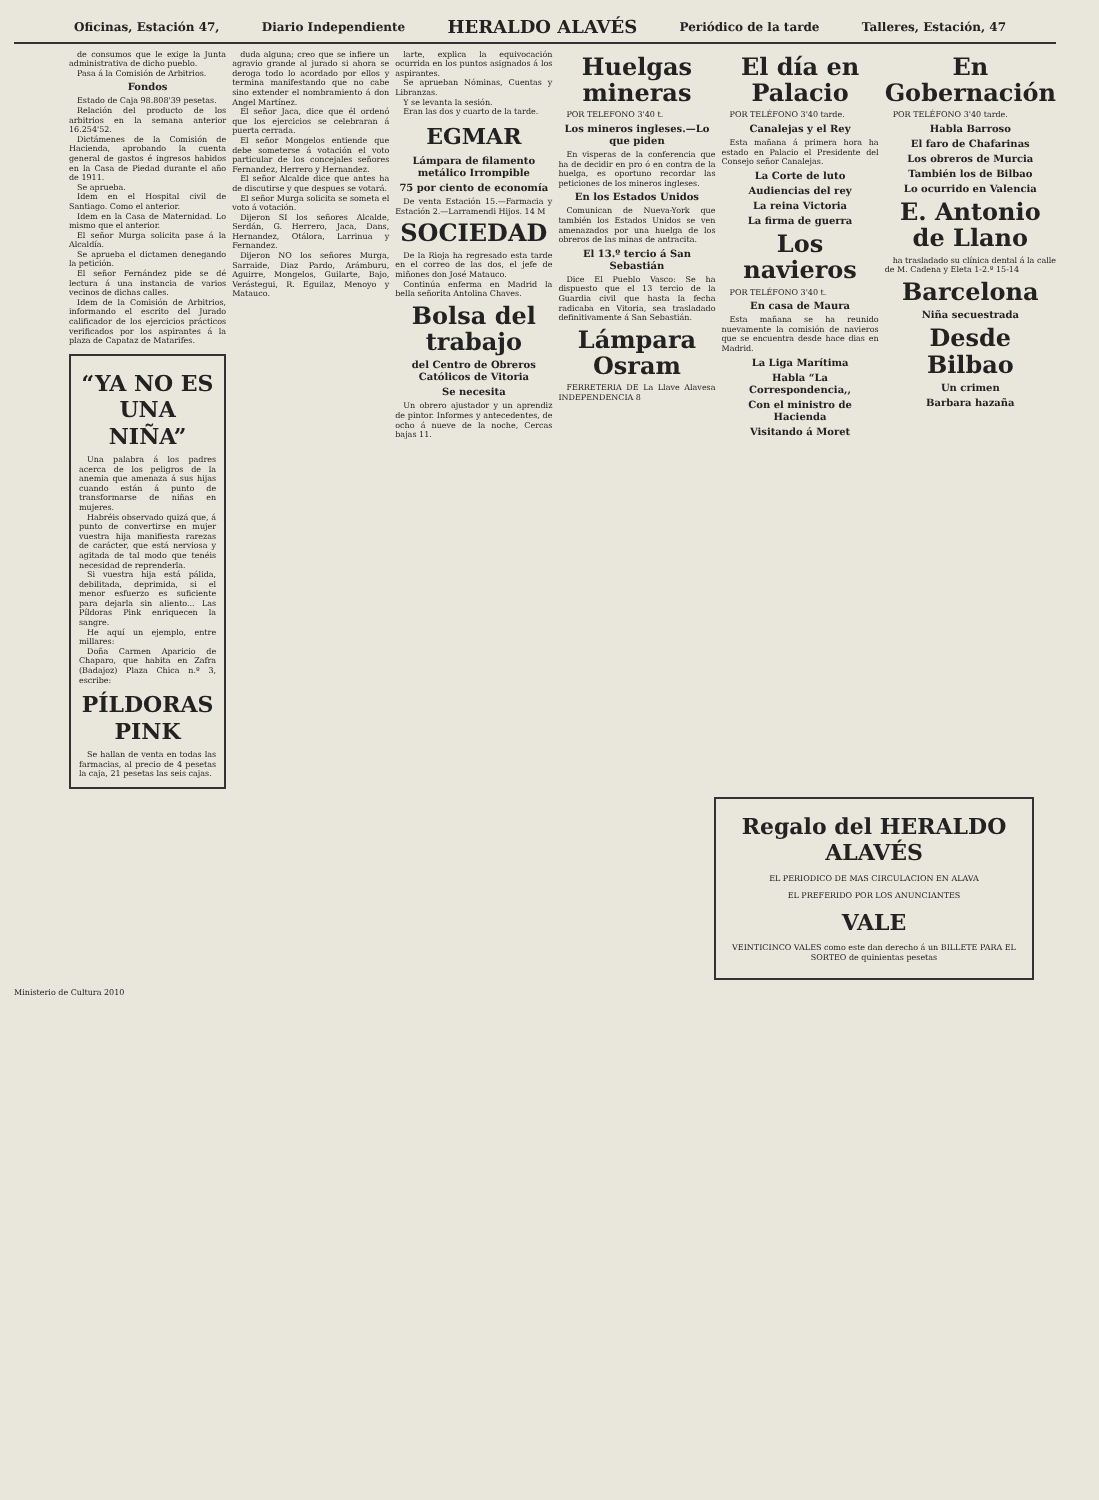Oficinas, Estación 47, Diario Independiente HERALDO ALAVÉS Periódico de la tarde Talleres, Estación, 47
de consumos que le exige la Junta administrativa de dicho pueblo.
Pasa á la Comisión de Arbitrios.
Fondos
Estado de Caja 98.808'39 pesetas.
Relación del producto de los arbitrios en la semana anterior 16.254'52.
Dictámenes de la Comisión de Hacienda, aprobando la cuenta general de gastos é ingresos habidos en la Casa de Piedad durante el año de 1911.
Se aprueba.
Idem en el Hospital civil de Santiago. Como el anterior.
Idem en la Casa de Maternidad. Lo mismo que el anterior.
El señor Murga solicita pase á la Alcaldía.
Se aprueba el dictamen denegando la petición.
El señor Fernández pide se dé lectura á una instancia de varios vecinos de dichas calles.
Idem de la Comisión de Arbitrios, informando el escrito del Jurado calificador de los ejercicios prácticos verificados por los aspirantes á la plaza de Capataz de Matarifes.
“YA NO ES UNA NIÑA”
Una palabra á los padres acerca de los peligros de la anemia que amenaza á sus hijas cuando están á punto de transformarse de niñas en mujeres.
Habréis observado quizá que, á punto de convertirse en mujer vuestra hija manifiesta rarezas de carácter, que está nerviosa y agitada de tal modo que tenéis necesidad de reprenderla.
Si vuestra hija está pálida, debilitada, deprimida, si el menor esfuerzo es suficiente para dejarla sin aliento... Las Píldoras Pink enriquecen la sangre.
He aquí un ejemplo, entre millares:
Doña Carmen Aparicio de Chaparo, que habita en Zafra (Badajoz) Plaza Chica n.º 3, escribe:
PÍLDORAS PINK
Se hallan de venta en todas las farmacias, al precio de 4 pesetas la caja, 21 pesetas las seis cajas.
duda alguna; creo que se infiere un agravio grande al jurado si ahora se deroga todo lo acordado por ellos y termina manifestando que no cabe sino extender el nombramiento á don Angel Martínez.
El señor Jaca, dice que él ordenó que los ejercicios se celebraran á puerta cerrada.
El señor Mongelos entiende que debe someterse á votación el voto particular de los concejales señores Fernandez, Herrero y Hernandez.
El señor Alcalde dice que antes ha de discutirse y que despues se votará.
El señor Murga solicita se someta el voto á votación.
Dijeron SI los señores Alcalde, Serdán, G. Herrero, Jaca, Dans, Hernandez, Otálora, Larrinua y Fernandez.
Dijeron NO los señores Murga, Sarraide, Diaz Pardo, Arámburu, Aguirre, Mongelos, Guilarte, Bajo, Verástegui, R. Eguilaz, Menoyo y Matauco.
larte, explica la equivocación ocurrida en los puntos asignados á los aspirantes.
Se aprueban Nóminas, Cuentas y Libranzas.
Y se levanta la sesión.
Eran las dos y cuarto de la tarde.
EGMAR
Lámpara de filamento metálico Irrompible
75 por ciento de economía
De venta Estación 15.—Farmacia y Estación 2.—Larramendi Hijos. 14 M
SOCIEDAD
De la Rioja ha regresado esta tarde en el correo de las dos, el jefe de miñones don José Matauco.
Continúa enferma en Madrid la bella señorita Antolina Chaves.
Bolsa del trabajo
del Centro de Obreros Católicos de Vitoria
Se necesita
Un obrero ajustador y un aprendiz de pintor. Informes y antecedentes, de ocho á nueve de la noche, Cercas bajas 11.
Huelgas mineras
POR TELEFONO 3'40 t.
Los mineros ingleses.—Lo que piden
En visperas de la conferencia que ha de decidir en pro ó en contra de la huelga, es oportuno recordar las peticiones de los mineros ingleses.
En los Estados Unidos
Comunican de Nueva-York que también los Estados Unidos se ven amenazados por una huelga de los obreros de las minas de antracita.
El 13.º tercio á San Sebastián
Dice El Pueblo Vasco: Se ha dispuesto que el 13 tercio de la Guardia civil que hasta la fecha radicaba en Vitoria, sea trasladado definitivamente á San Sebastián.
Lámpara Osram
FERRETERIA DE La Llave Alavesa INDEPENDENCIA 8
El día en Palacio
POR TELÉFONO 3'40 tarde.
Canalejas y el Rey
Esta mañana á primera hora ha estado en Palacio el Presidente del Consejo señor Canalejas.
La Corte de luto
Audiencias del rey
La reina Victoria
La firma de guerra
Los navieros
POR TELÉFONO 3'40 t.
En casa de Maura
Esta mañana se ha reunido nuevamente la comisión de navieros que se encuentra desde hace dias en Madrid.
La Liga Marítima
Habla “La Correspondencia,,
Con el ministro de Hacienda
Visitando á Moret
En Gobernación
POR TELÉFONO 3'40 tarde.
Habla Barroso
El faro de Chafarinas
Los obreros de Murcia
También los de Bilbao
Lo ocurrido en Valencia
E. Antonio de Llano
ha trasladado su clínica dental á la calle de M. Cadena y Eleta 1-2.º 15-14
Barcelona
Niña secuestrada
Desde Bilbao
Un crimen
Barbara hazaña
Regalo del HERALDO ALAVÉS
EL PERIODICO DE MAS CIRCULACION EN ALAVA
EL PREFERIDO POR LOS ANUNCIANTES
VALE
VEINTICINCO VALES como este dan derecho á un BILLETE PARA EL SORTEO de quinientas pesetas
Ministerio de Cultura 2010